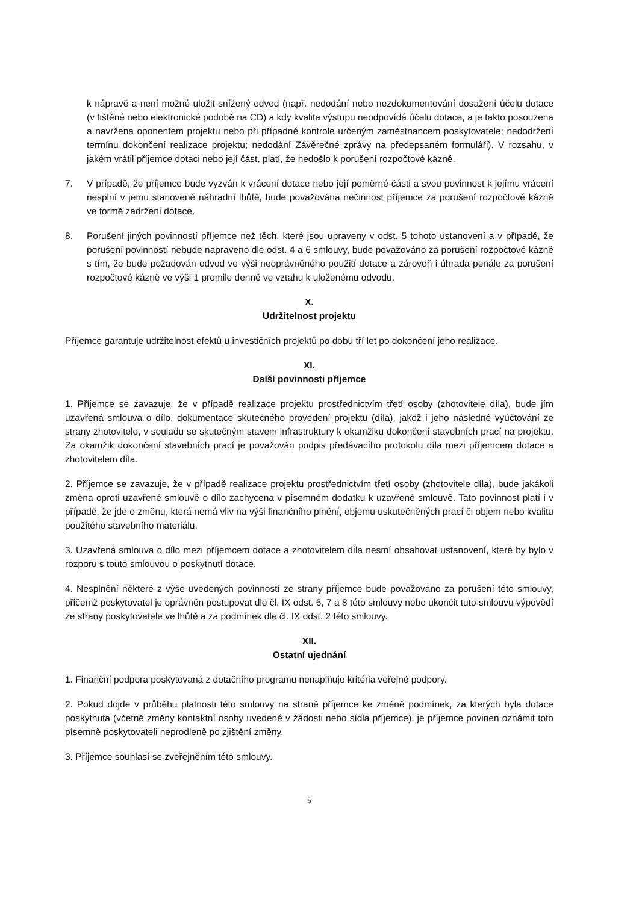k nápravě a není možné uložit snížený odvod (např. nedodání nebo nezdokumentování dosažení účelu dotace (v tištěné nebo elektronické podobě na CD) a kdy kvalita výstupu neodpovídá účelu dotace, a je takto posouzena a navržena oponentem projektu nebo při případné kontrole určeným zaměstnancem poskytovatele; nedodržení termínu dokončení realizace projektu; nedodání Závěrečné zprávy na předepsaném formuláři). V rozsahu, v jakém vrátil příjemce dotaci nebo její část, platí, že nedošlo k porušení rozpočtové kázně.
7. V případě, že příjemce bude vyzván k vrácení dotace nebo její poměrné části a svou povinnost k jejímu vrácení nesplní v jemu stanovené náhradní lhůtě, bude považována nečinnost příjemce za porušení rozpočtové kázně ve formě zadržení dotace.
8. Porušení jiných povinností příjemce než těch, které jsou upraveny v odst. 5 tohoto ustanovení a v případě, že porušení povinností nebude napraveno dle odst. 4 a 6 smlouvy, bude považováno za porušení rozpočtové kázně s tím, že bude požadován odvod ve výši neoprávněného použití dotace a zároveň i úhrada penále za porušení rozpočtové kázně ve výši 1 promile denně ve vztahu k uloženému odvodu.
X.
Udržitelnost projektu
Příjemce garantuje udržitelnost efektů u investičních projektů po dobu tří let po dokončení jeho realizace.
XI.
Další povinnosti příjemce
1. Příjemce se zavazuje, že v případě realizace projektu prostřednictvím třetí osoby (zhotovitele díla), bude jím uzavřená smlouva o dílo, dokumentace skutečného provedení projektu (díla), jakož i jeho následné vyúčtování ze strany zhotovitele, v souladu se skutečným stavem infrastruktury k okamžiku dokončení stavebních prací na projektu. Za okamžik dokončení stavebních prací je považován podpis předávacího protokolu díla mezi příjemcem dotace a zhotovitelem díla.
2. Příjemce se zavazuje, že v případě realizace projektu prostřednictvím třetí osoby (zhotovitele díla), bude jakákoli změna oproti uzavřené smlouvě o dílo zachycena v písemném dodatku k uzavřené smlouvě. Tato povinnost platí i v případě, že jde o změnu, která nemá vliv na výši finančního plnění, objemu uskutečněných prací či objem nebo kvalitu použitého stavebního materiálu.
3. Uzavřená smlouva o dílo mezi příjemcem dotace a zhotovitelem díla nesmí obsahovat ustanovení, které by bylo v rozporu s touto smlouvou o poskytnutí dotace.
4. Nesplnění některé z výše uvedených povinností ze strany příjemce bude považováno za porušení této smlouvy, přičemž poskytovatel je oprávněn postupovat dle čl. IX odst. 6, 7 a 8 této smlouvy nebo ukončit tuto smlouvu výpovědí ze strany poskytovatele ve lhůtě a za podmínek dle čl. IX odst. 2 této smlouvy.
XII.
Ostatní ujednání
1. Finanční podpora poskytovaná z dotačního programu nenaplňuje kritéria veřejné podpory.
2. Pokud dojde v průběhu platnosti této smlouvy na straně příjemce ke změně podmínek, za kterých byla dotace poskytnuta (včetně změny kontaktní osoby uvedené v žádosti nebo sídla příjemce), je příjemce povinen oznámit toto písemně poskytovateli neprodleně po zjištění změny.
3. Příjemce souhlasí se zveřejněním této smlouvy.
5